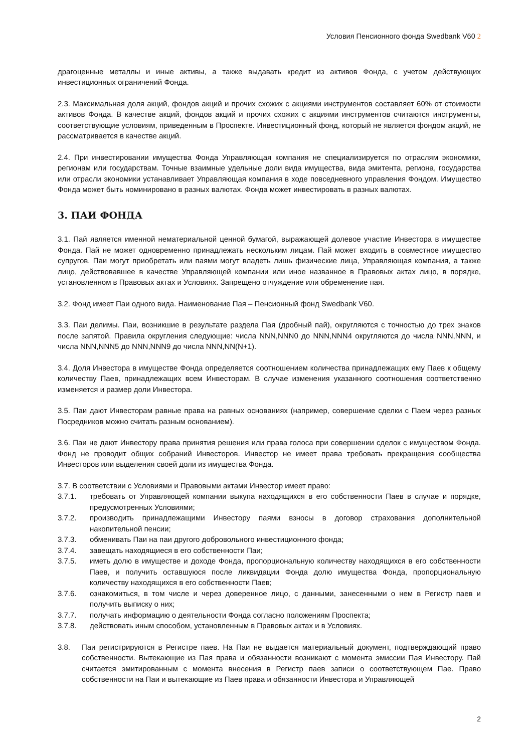Условия Пенсионного фонда Swedbank V60 2
драгоценные металлы и иные активы, а также выдавать кредит из активов Фонда, с учетом действующих инвестиционных ограничений Фонда.
2.3. Максимальная доля акций, фондов акций и прочих схожих с акциями инструментов составляет 60% от стоимости активов Фонда. В качестве акций, фондов акций и прочих схожих с акциями инструментов считаются инструменты, соответствующие условиям, приведенным в Проспекте. Инвестиционный фонд, который не является фондом акций, не рассматривается в качестве акций.
2.4. При инвестировании имущества Фонда Управляющая компания не специализируется по отраслям экономики, регионам или государствам. Точные взаимные удельные доли вида имущества, вида эмитента, региона, государства или отрасли экономики устанавливает Управляющая компания в ходе повседневного управления Фондом. Имущество Фонда может быть номинировано в разных валютах. Фонда может инвестировать в разных валютах.
3. ПАИ ФОНДА
3.1. Пай является именной нематериальной ценной бумагой, выражающей долевое участие Инвестора в имуществе Фонда. Пай не может одновременно принадлежать нескольким лицам. Пай может входить в совместное имущество супругов. Паи могут приобретать или паями могут владеть лишь физические лица, Управляющая компания, а также лицо, действовавшее в качестве Управляющей компании или иное названное в Правовых актах лицо, в порядке, установленном в Правовых актах и Условиях. Запрещено отчуждение или обременение пая.
3.2. Фонд имеет Паи одного вида. Наименование Пая – Пенсионный фонд Swedbank V60.
3.3. Паи делимы. Паи, возникшие в результате раздела Пая (дробный пай), округляются с точностью до трех знаков после запятой. Правила округления следующие: числа NNN,NNN0 до NNN,NNN4 округляются до числа NNN,NNN, и числа NNN,NNN5 до NNN,NNN9 до числа NNN,NN(N+1).
3.4. Доля Инвестора в имуществе Фонда определяется соотношением количества принадлежащих ему Паев к общему количеству Паев, принадлежащих всем Инвесторам. В случае изменения указанного соотношения соответственно изменяется и размер доли Инвестора.
3.5. Паи дают Инвесторам равные права на равных основаниях (например, совершение сделки с Паем через разных Посредников можно считать разным основанием).
3.6. Паи не дают Инвестору права принятия решения или права голоса при совершении сделок с имуществом Фонда. Фонд не проводит общих собраний Инвесторов. Инвестор не имеет права требовать прекращения сообщества Инвесторов или выделения своей доли из имущества Фонда.
3.7. В соответствии с Условиями и Правовыми актами Инвестор имеет право:
3.7.1. требовать от Управляющей компании выкупа находящихся в его собственности Паев в случае и порядке, предусмотренных Условиями;
3.7.2. производить принадлежащими Инвестору паями взносы в договор страхования дополнительной накопительной пенсии;
3.7.3. обменивать Паи на паи другого добровольного инвестиционного фонда;
3.7.4. завещать находящиеся в его собственности Паи;
3.7.5. иметь долю в имуществе и доходе Фонда, пропорциональную количеству находящихся в его собственности Паев, и получить оставшуюся после ликвидации Фонда долю имущества Фонда, пропорциональную количеству находящихся в его собственности Паев;
3.7.6. ознакомиться, в том числе и через доверенное лицо, с данными, занесенными о нем в Регистр паев и получить выписку о них;
3.7.7. получать информацию о деятельности Фонда согласно положениям Проспекта;
3.7.8. действовать иным способом, установленным в Правовых актах и в Условиях.
3.8. Паи регистрируются в Регистре паев. На Паи не выдается материальный документ, подтверждающий право собственности. Вытекающие из Пая права и обязанности возникают с момента эмиссии Пая Инвестору. Пай считается эмитированным с момента внесения в Регистр паев записи о соответствующем Пае. Право собственности на Паи и вытекающие из Паев права и обязанности Инвестора и Управляющей
2